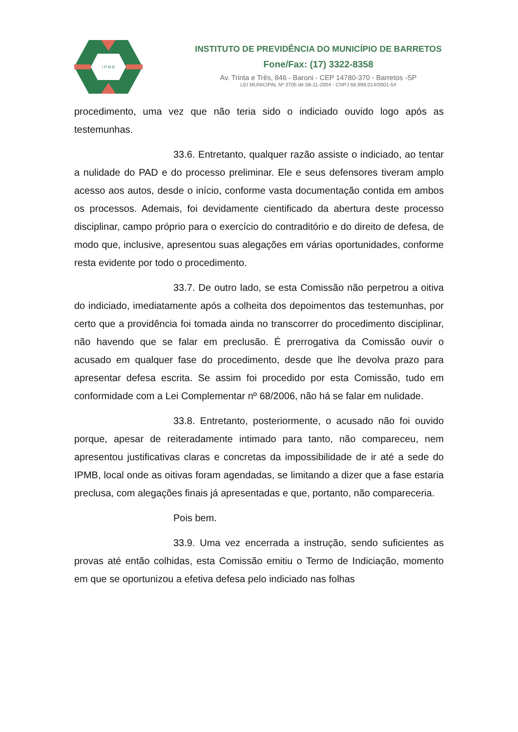I P M B
INSTITUTO DE PREVIDÊNCIA DO MUNICÍPIO DE BARRETOS
Fone/Fax: (17) 3322-8358
Av. Trinta e Três, 846 - Baroni - CEP 14780-370 - Barretos -SP
LEI MUNICIPAL Nº 3705 de 08-11-2004 - CNPJ 66.998.014/0001-54
procedimento, uma vez que não teria sido o indiciado ouvido logo após as testemunhas.
33.6. Entretanto, qualquer razão assiste o indiciado, ao tentar a nulidade do PAD e do processo preliminar. Ele e seus defensores tiveram amplo acesso aos autos, desde o início, conforme vasta documentação contida em ambos os processos. Ademais, foi devidamente cientificado da abertura deste processo disciplinar, campo próprio para o exercício do contraditório e do direito de defesa, de modo que, inclusive, apresentou suas alegações em várias oportunidades, conforme resta evidente por todo o procedimento.
33.7. De outro lado, se esta Comissão não perpetrou a oitiva do indiciado, imediatamente após a colheita dos depoimentos das testemunhas, por certo que a providência foi tomada ainda no transcorrer do procedimento disciplinar, não havendo que se falar em preclusão. É prerrogativa da Comissão ouvir o acusado em qualquer fase do procedimento, desde que lhe devolva prazo para apresentar defesa escrita. Se assim foi procedido por esta Comissão, tudo em conformidade com a Lei Complementar nº 68/2006, não há se falar em nulidade.
33.8. Entretanto, posteriormente, o acusado não foi ouvido porque, apesar de reiteradamente intimado para tanto, não compareceu, nem apresentou justificativas claras e concretas da impossibilidade de ir até a sede do IPMB, local onde as oitivas foram agendadas, se limitando a dizer que a fase estaria preclusa, com alegações finais já apresentadas e que, portanto, não compareceria.
Pois bem.
33.9. Uma vez encerrada a instrução, sendo suficientes as provas até então colhidas, esta Comissão emitiu o Termo de Indiciação, momento em que se oportunizou a efetiva defesa pelo indiciado nas folhas